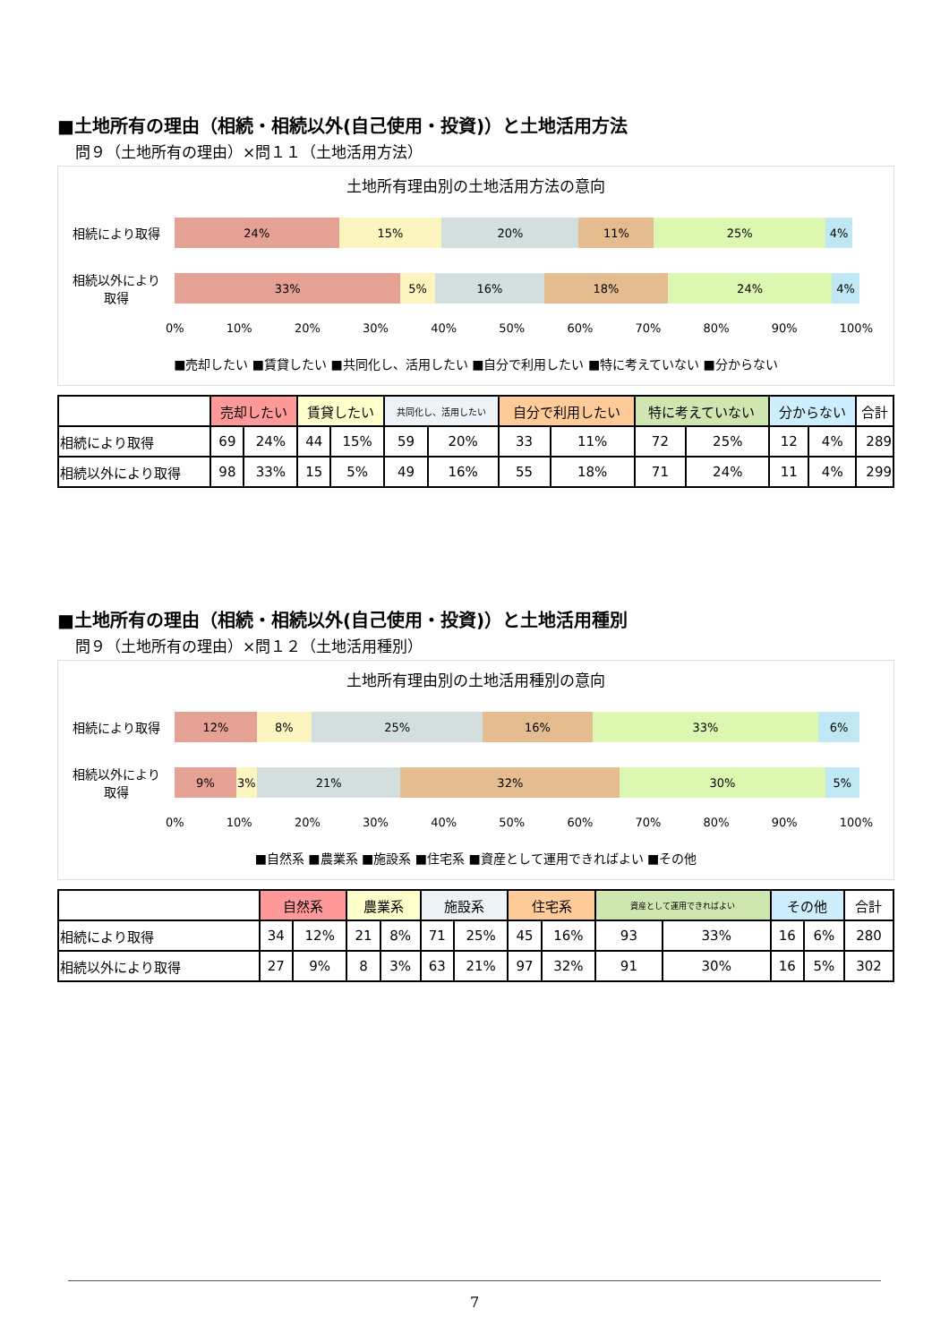■土地所有の理由（相続・相続以外(自己使用・投資)）と土地活用方法
問９（土地所有の理由）×問１１（土地活用方法）
土地所有理由別の土地活用方法の意向
相続により取得
24% 15% 20% 11% 25% 4%
相続以外により
取得
33% 5% 16% 18% 24% 4%
0% 10% 20% 30% 40% 50% 60% 70% 80% 90% 100%
■売却したい ■賃貸したい ■共同化し、活用したい ■自分で利用したい ■特に考えていない ■分からない
| | 売却したい | | 賃貸したい | | 共同化し、活用したい | | 自分で利用したい | | 特に考えていない | | 分からない | | 合計 |
| --- | --- | --- | --- | --- | --- | --- | --- | --- | --- | --- | --- | --- | --- |
| 相続により取得 | 69 | 24% | 44 | 15% | 59 | 20% | 33 | 11% | 72 | 25% | 12 | 4% | 289 |
| 相続以外により取得 | 98 | 33% | 15 | 5% | 49 | 16% | 55 | 18% | 71 | 24% | 11 | 4% | 299 |
■土地所有の理由（相続・相続以外(自己使用・投資)）と土地活用種別
問９（土地所有の理由）×問１２（土地活用種別）
土地所有理由別の土地活用種別の意向
相続により取得
12% 8% 25% 16% 33% 6%
相続以外により
取得
9% 3% 21% 32% 30% 5%
0% 10% 20% 30% 40% 50% 60% 70% 80% 90% 100%
■自然系 ■農業系 ■施設系 ■住宅系 ■資産として運用できればよい ■その他
| | 自然系 | | 農業系 | | 施設系 | | 住宅系 | | 資産として運用できればよい | | その他 | | 合計 |
| --- | --- | --- | --- | --- | --- | --- | --- | --- | --- | --- | --- | --- | --- |
| 相続により取得 | 34 | 12% | 21 | 8% | 71 | 25% | 45 | 16% | 93 | 33% | 16 | 6% | 280 |
| 相続以外により取得 | 27 | 9% | 8 | 3% | 63 | 21% | 97 | 32% | 91 | 30% | 16 | 5% | 302 |
7